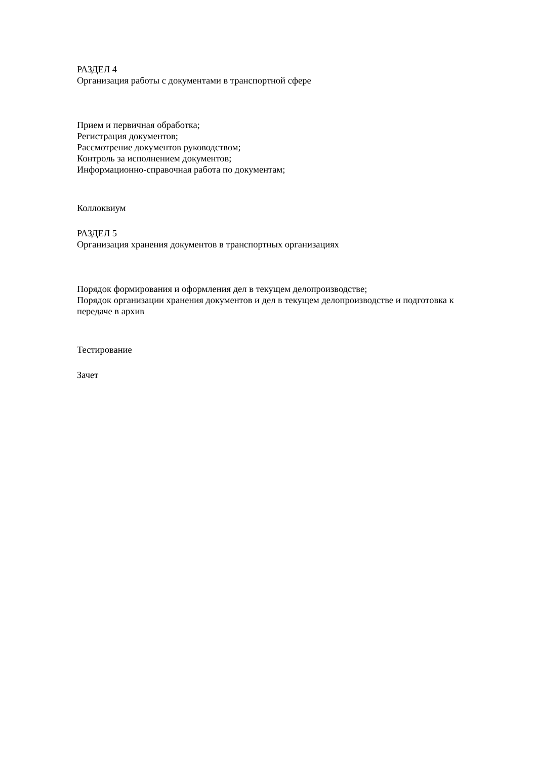РАЗДЕЛ 4
Организация работы с документами в транспортной сфере
Прием и первичная обработка;
Регистрация документов;
Рассмотрение документов руководством;
Контроль за исполнением документов;
Информационно-справочная работа по документам;
Коллоквиум
РАЗДЕЛ 5
Организация хранения документов в транспортных организациях
Порядок формирования и оформления дел в текущем делопроизводстве;
Порядок организации хранения документов и дел в текущем делопроизводстве и подготовка к передаче в архив
Тестирование
Зачет